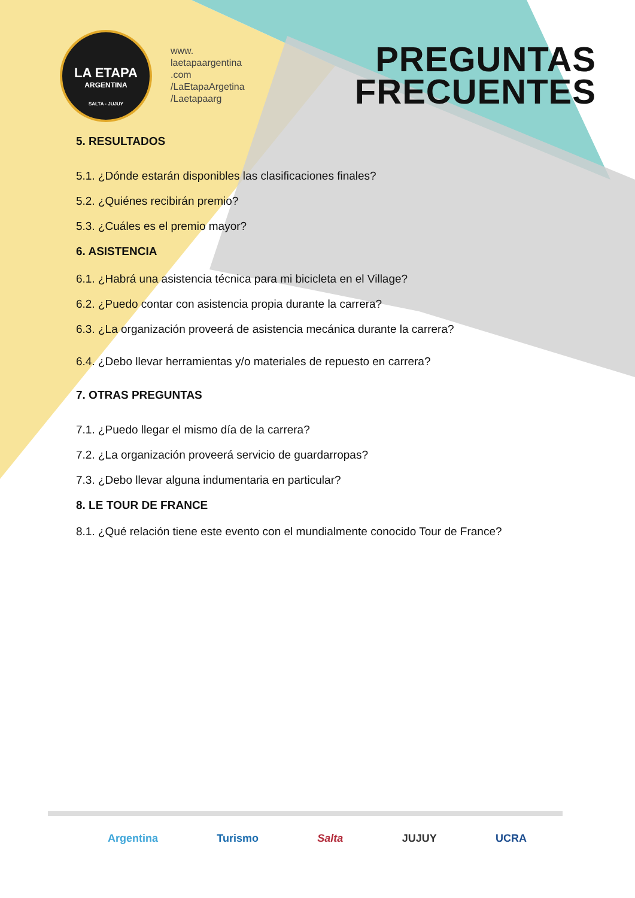LA ETAPA
ARGENTINA
SALTA - JUJUY
www.
laetapaargentina
.com
/LaEtapaArgetina
/Laetapaarg
PREGUNTAS
FRECUENTES
5. RESULTADOS
5.1. ¿Dónde estarán disponibles las clasificaciones finales?
5.2. ¿Quiénes recibirán premio?
5.3. ¿Cuáles es el premio mayor?
6. ASISTENCIA
6.1. ¿Habrá una asistencia técnica para mi bicicleta en el Village?
6.2. ¿Puedo contar con asistencia propia durante la carrera?
6.3. ¿La organización proveerá de asistencia mecánica durante la carrera?
6.4. ¿Debo llevar herramientas y/o materiales de repuesto en carrera?
7. OTRAS PREGUNTAS
7.1. ¿Puedo llegar el mismo día de la carrera?
7.2. ¿La organización proveerá servicio de guardarropas?
7.3. ¿Debo llevar alguna indumentaria en particular?
8. LE TOUR DE FRANCE
8.1. ¿Qué relación tiene este evento con el mundialmente conocido Tour de France?
Argentina Turismo Salta JUJUY UCRA